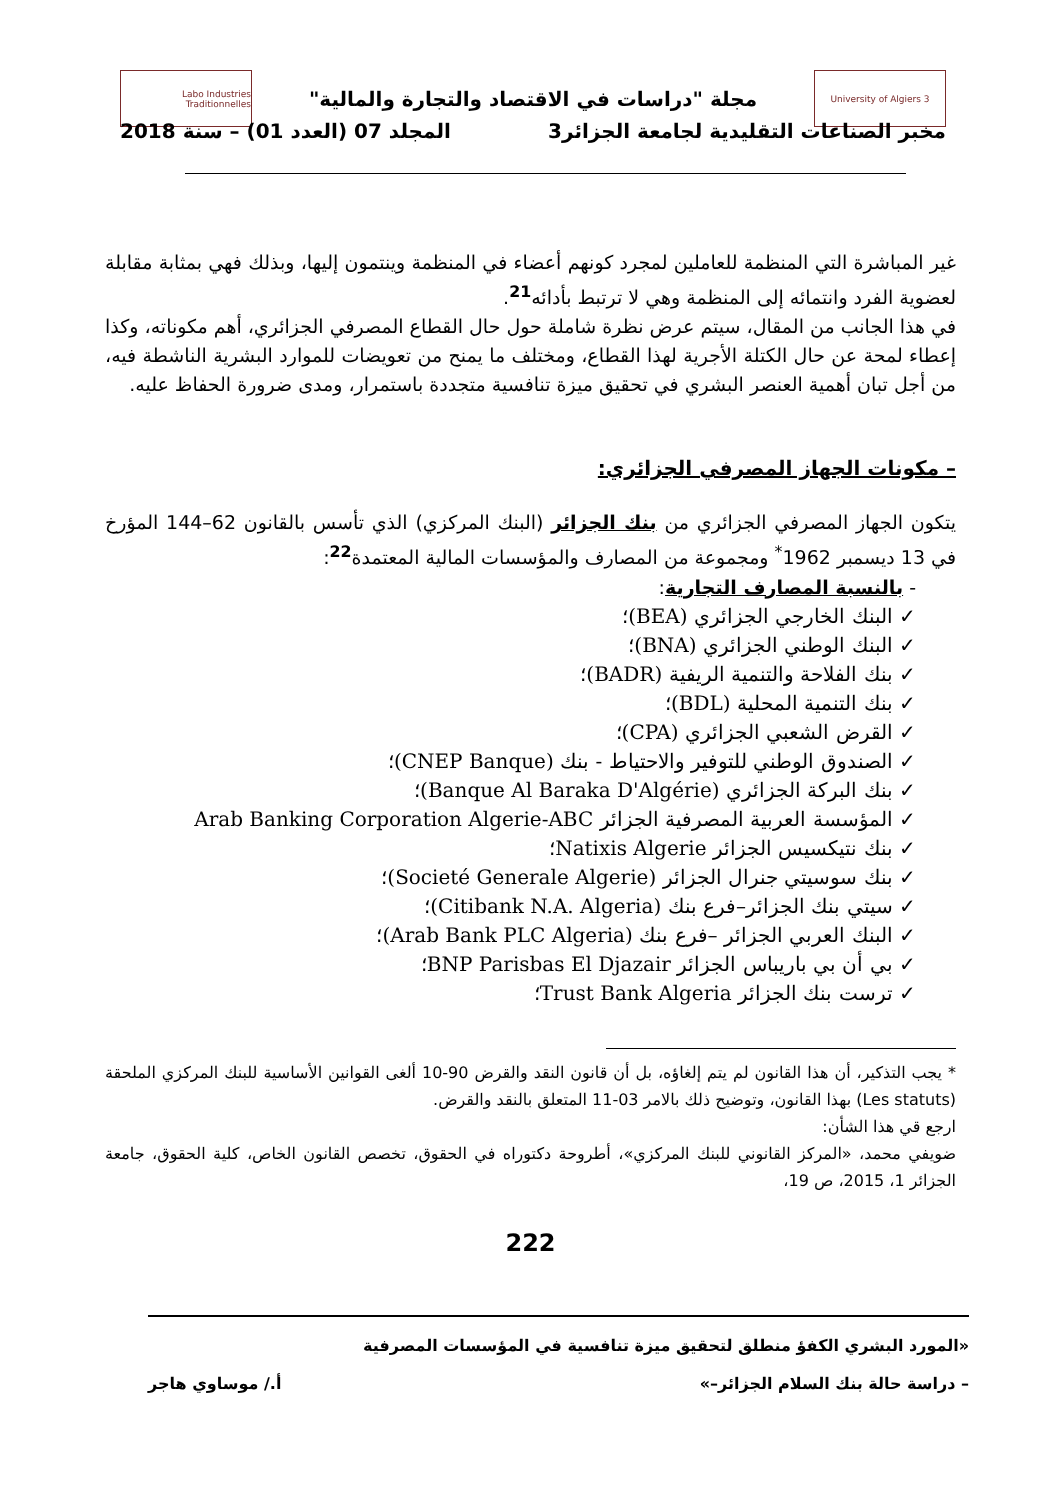University of Algiers 3 Labo Industries Traditionnelles
مجلة "دراسات في الاقتصاد والتجارة والمالية"
مخبر الصناعات التقليدية لجامعة الجزائر3 المجلد 07 (العدد 01) – سنة 2018
غير المباشرة التي المنظمة للعاملين لمجرد كونهم أعضاء في المنظمة وينتمون إليها، وبذلك فهي بمثابة مقابلة لعضوية الفرد وانتمائه إلى المنظمة وهي لا ترتبط بأدائه<sup>21</sup>.
في هذا الجانب من المقال، سيتم عرض نظرة شاملة حول حال القطاع المصرفي الجزائري، أهم مكوناته، وكذا إعطاء لمحة عن حال الكتلة الأجرية لهذا القطاع، ومختلف ما يمنح من تعويضات للموارد البشرية الناشطة فيه، من أجل تبان أهمية العنصر البشري في تحقيق ميزة تنافسية متجددة باستمرار، ومدى ضرورة الحفاظ عليه.
– مكونات الجهاز المصرفي الجزائري:
يتكون الجهاز المصرفي الجزائري من بنك الجزائر (البنك المركزي) الذي تأسس بالقانون 62–144 المؤرخ في 13 ديسمبر 1962<sup>*</sup> ومجموعة من المصارف والمؤسسات المالية المعتمدة<sup>22</sup>:
- بالنسبة المصارف التجارية:
✓ البنك الخارجي الجزائري (BEA)؛
✓ البنك الوطني الجزائري (BNA)؛
✓ بنك الفلاحة والتنمية الريفية (BADR)؛
✓ بنك التنمية المحلية (BDL)؛
✓ القرض الشعبي الجزائري (CPA)؛
✓ الصندوق الوطني للتوفير والاحتياط - بنك (CNEP Banque)؛
✓ بنك البركة الجزائري (Banque Al Baraka D'Algérie)؛
✓ المؤسسة العربية المصرفية الجزائر Arab Banking Corporation Algerie-ABC
✓ بنك نتيكسيس الجزائر Natixis Algerie؛
✓ بنك سوسيتي جنرال الجزائر (Societé Generale Algerie)؛
✓ سيتي بنك الجزائر–فرع بنك (Citibank N.A. Algeria)؛
✓ البنك العربي الجزائر –فرع بنك (Arab Bank PLC Algeria)؛
✓ بي أن بي باريباس الجزائر BNP Parisbas El Djazair؛
✓ ترست بنك الجزائر Trust Bank Algeria؛
* يجب التذكير، أن هذا القانون لم يتم إلغاؤه، بل أن قانون النقد والقرض 90-10 ألغى القوانين الأساسية للبنك المركزي الملحقة (Les statuts) بهذا القانون، وتوضيح ذلك بالامر 03-11 المتعلق بالنقد والقرض.
ارجع قي هذا الشأن:
ضويفي محمد، «المركز القانوني للبنك المركزي»، أطروحة دكتوراه في الحقوق، تخصص القانون الخاص، كلية الحقوق، جامعة الجزائر 1، 2015، ص 19،
222
«المورد البشري الكفؤ منطلق لتحقيق ميزة تنافسية في المؤسسات المصرفية
– دراسة حالة بنك السلام الجزائر–» أ./ موساوي هاجر